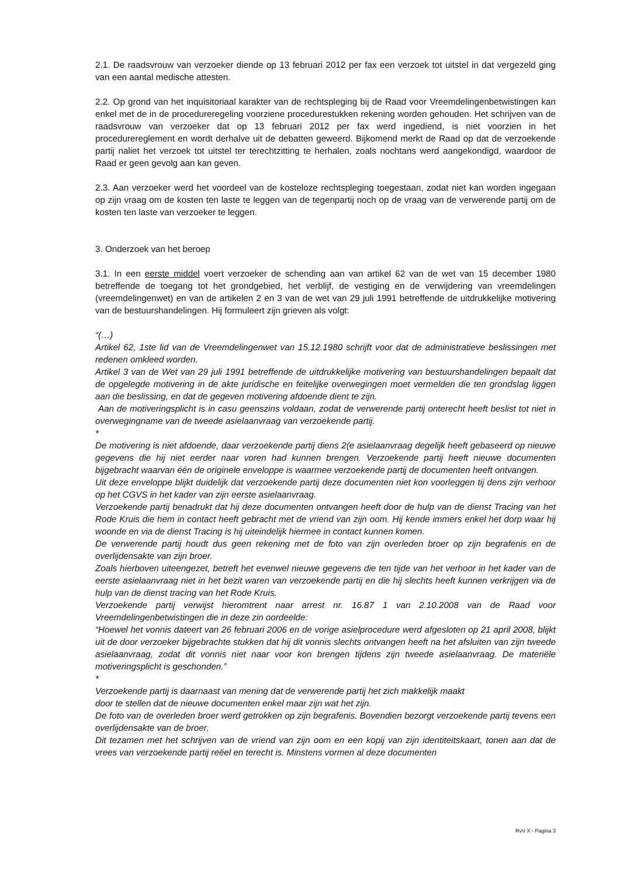2.1. De raadsvrouw van verzoeker diende op 13 februari 2012 per fax een verzoek tot uitstel in dat vergezeld ging van een aantal medische attesten.
2.2. Op grond van het inquisitoriaal karakter van de rechtspleging bij de Raad voor Vreemdelingenbetwistingen kan enkel met de in de procedureregeling voorziene procedurestukken rekening worden gehouden. Het schrijven van de raadsvrouw van verzoeker dat op 13 februari 2012 per fax werd ingediend, is niet voorzien in het procedurereglement en wordt derhalve uit de debatten geweerd. Bijkomend merkt de Raad op dat de verzoekende partij naliet het verzoek tot uitstel ter terechtzitting te herhalen, zoals nochtans werd aangekondigd, waardoor de Raad er geen gevolg aan kan geven.
2.3. Aan verzoeker werd het voordeel van de kosteloze rechtspleging toegestaan, zodat niet kan worden ingegaan op zijn vraag om de kosten ten laste te leggen van de tegenpartij noch op de vraag van de verwerende partij om de kosten ten laste van verzoeker te leggen.
3. Onderzoek van het beroep
3.1. In een eerste middel voert verzoeker de schending aan van artikel 62 van de wet van 15 december 1980 betreffende de toegang tot het grondgebied, het verblijf, de vestiging en de verwijdering van vreemdelingen (vreemdelingenwet) en van de artikelen 2 en 3 van de wet van 29 juli 1991 betreffende de uitdrukkelijke motivering van de bestuurshandelingen. Hij formuleert zijn grieven als volgt:
“(…)
Artikel 62, 1ste lid van de Vreemdelingenwet van 15.12.1980 schrijft voor dat de administratieve beslissingen met redenen omkleed worden.
Artikel 3 van de Wet van 29 juli 1991 betreffende de uitdrukkelijke motivering van bestuurshandelingen bepaalt dat de opgelegde motivering in de akte juridische en feitelijke overwegingen moet vermelden die ten grondslag liggen aan die beslissing, en dat de gegeven motivering afdoende dient te zijn.
Aan de motiveringsplicht is in casu geenszins voldaan, zodat de verwerende partij onterecht heeft beslist tot niet in overwegingname van de tweede asielaanvraag van verzoekende partij.
*
De motivering is niet afdoende, daar verzoekende partij diens 2(e asielaanvraag degelijk heeft gebaseerd op nieuwe gegevens die hij niet eerder naar voren had kunnen brengen. Verzoekende partij heeft nieuwe documenten bijgebracht waarvan één de originele enveloppe is waarmee verzoekende partij de documenten heeft ontvangen.
Uit deze enveloppe blijkt duidelijk dat verzoekende partij deze documenten niet kon voorleggen tij dens zijn verhoor op het CGVS in het kader van zijn eerste asielaanvraag.
Verzoekende partij benadrukt dat hij deze documenten ontvangen heeft door de hulp van de dienst Tracing van het Rode Kruis die hem in contact heeft gebracht met de vriend van zijn oom. Hij kende immers enkel het dorp waar hij woonde en via de dienst Tracing is hij uiteindelijk hiermee in contact kunnen komen.
De verwerende partij houdt dus geen rekening met de foto van zijn overleden broer op zijn begrafenis en de overlijdensakte van zijn broer.
Zoals hierboven uiteengezet, betreft het evenwel nieuwe gegevens die ten tijde van het verhoor in het kader van de eerste asielaanvraag niet in het bezit waren van verzoekende partij en die hij slechts heeft kunnen verkrijgen via de hulp van de dienst tracing van het Rode Kruis.
Verzoekende partij verwijst hieromtrent naar arrest nr. 16.87 1 van 2.10.2008 van de Raad voor Vreemdelingenbetwistingen die in deze zin oordeelde:
“Hoewel het vonnis dateert van 26 februari 2006 en de vorige asielprocedure werd afgesloten op 21 april 2008, blijkt uit de door verzoeker bijgebrachte stukken dat hij dit vonnis slechts ontvangen heeft na het afsluiten van zijn tweede asielaanvraag, zodat dit vonnis niet naar voor kon brengen tijdens zijn tweede asielaanvraag. De materiële motiveringsplicht is geschonden.”
*
Verzoekende partij is daarnaast van mening dat de verwerende partij het zich makkelijk maakt
door te stellen dat de nieuwe documenten enkel maar zijn wat het zijn.
De foto van de overleden broer werd getrokken op zijn begrafenis. Bovendien bezorgt verzoekende partij tevens een overlijdensakte van de broer.
Dit tezamen met het schrijven van de vriend van zijn oom en een kopij van zijn identiteitskaart, tonen aan dat de vrees van verzoekende partij reëel en terecht is. Minstens vormen al deze documenten
RvV X - Pagina 3